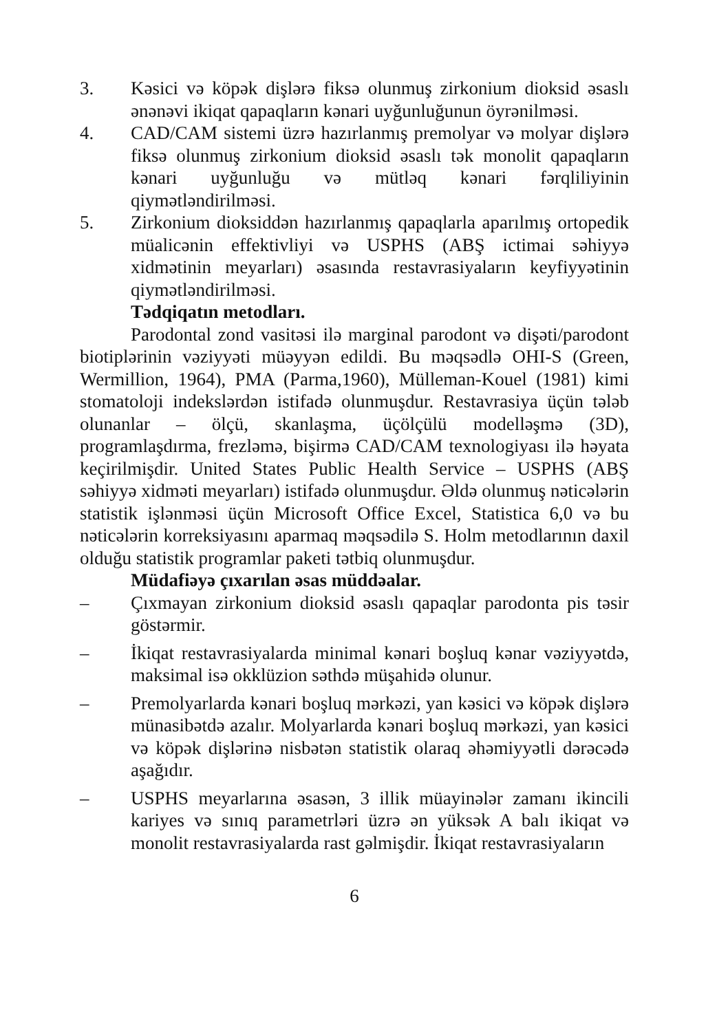3. Kəsici və köpək dişlərə fiksə olunmuş zirkonium dioksid əsaslı ənənəvi ikiqat qapaqların kənari uyğunluğunun öyrənilməsi.
4. CAD/CAM sistemi üzrə hazırlanmış premolyar və molyar dişlərə fiksə olunmuş zirkonium dioksid əsaslı tək monolit qapaqların kənari uyğunluğu və mütləq kənari fərqliliyinin qiymətləndirilməsi.
5. Zirkonium dioksiddən hazırlanmış qapaqlarla aparılmış ortopedik müalicənin effektivliyi və USPHS (ABŞ ictimai səhiyyə xidmətinin meyarları) əsasında restavrasiyaların keyfiyyətinin qiymətləndirilməsi.
Tədqiqatın metodları.
Parodontal zond vasitəsi ilə marginal parodont və dişəti/parodont biotiplərinin vəziyyəti müəyyən edildi. Bu məqsədlə OHI-S (Green, Wermillion, 1964), PMA (Parma,1960), Mülleman-Kouel (1981) kimi stomatoloji indekslərdən istifadə olunmuşdur. Restavrasiya üçün tələb olunanlar – ölçü, skanlaşma, üçölçülü modelləşmə (3D), programlaşdırma, frezləmə, bişirmə CAD/CAM texnologiyası ilə həyata keçirilmişdir. United States Public Health Service – USPHS (ABŞ səhiyyə xidməti meyarları) istifadə olunmuşdur. Əldə olunmuş nəticələrin statistik işlənməsi üçün Microsoft Office Excel, Statistica 6,0 və bu nəticələrin korreksiyasını aparmaq məqsədilə S. Holm metodlarının daxil olduğu statistik programlar paketi tətbiq olunmuşdur.
Müdafiəyə çıxarılan əsas müddəalar.
– Çıxmayan zirkonium dioksid əsaslı qapaqlar parodonta pis təsir göstərmir.
– İkiqat restavrasiyalarda minimal kənari boşluq kənar vəziyyətdə, maksimal isə okklüzion səthdə müşahidə olunur.
– Premolyarlarda kənari boşluq mərkəzi, yan kəsici və köpək dişlərə münasibətdə azalır. Molyarlarda kənari boşluq mərkəzi, yan kəsici və köpək dişlərinə nisbətən statistik olaraq əhəmiyyətli dərəcədə aşağıdır.
– USPHS meyarlarına əsasən, 3 illik müayinələr zamanı ikincili kariyes və sınıq parametrləri üzrə ən yüksək A balı ikiqat və monolit restavrasiyalarda rast gəlmişdir. İkiqat restavrasiyaların
6